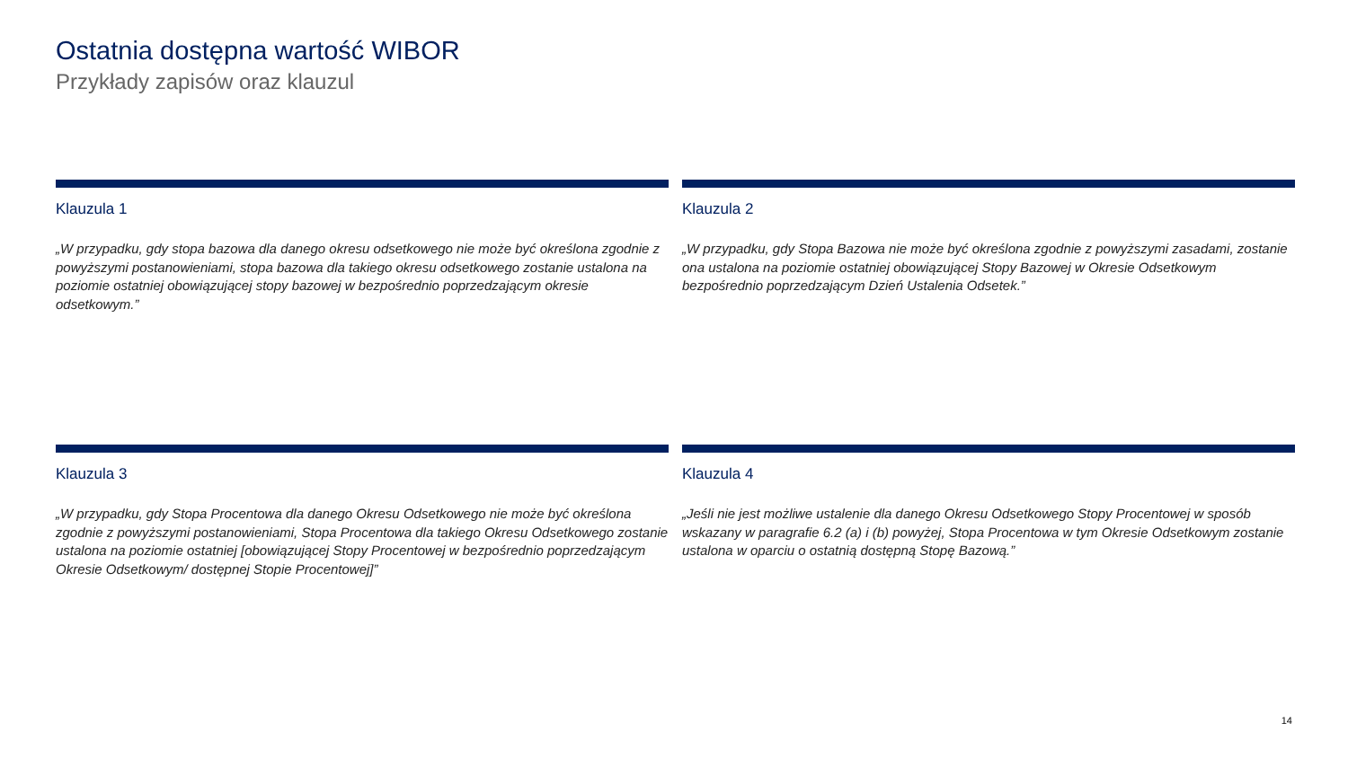Ostatnia dostępna wartość WIBOR
Przykłady zapisów oraz klauzul
Klauzula 1
„W przypadku, gdy stopa bazowa dla danego okresu odsetkowego nie może być określona zgodnie z powyższymi postanowieniami, stopa bazowa dla takiego okresu odsetkowego zostanie ustalona na poziomie ostatniej obowiązującej stopy bazowej w bezpośrednio poprzedzającym okresie odsetkowym.”
Klauzula 2
„W przypadku, gdy Stopa Bazowa nie może być określona zgodnie z powyższymi zasadami, zostanie ona ustalona na poziomie ostatniej obowiązującej Stopy Bazowej w Okresie Odsetkowym bezpośrednio poprzedzającym Dzień Ustalenia Odsetek.”
Klauzula 3
„W przypadku, gdy Stopa Procentowa dla danego Okresu Odsetkowego nie może być określona zgodnie z powyższymi postanowieniami, Stopa Procentowa dla takiego Okresu Odsetkowego zostanie ustalona na poziomie ostatniej [obowiązującej Stopy Procentowej w bezpośrednio poprzedzającym Okresie Odsetkowym/ dostępnej Stopie Procentowej]”
Klauzula 4
„Jeśli nie jest możliwe ustalenie dla danego Okresu Odsetkowego Stopy Procentowej w sposób wskazany w paragrafie 6.2 (a) i (b) powyżej, Stopa Procentowa w tym Okresie Odsetkowym zostanie ustalona w oparciu o ostatnią dostępną Stopę Bazową.”
14